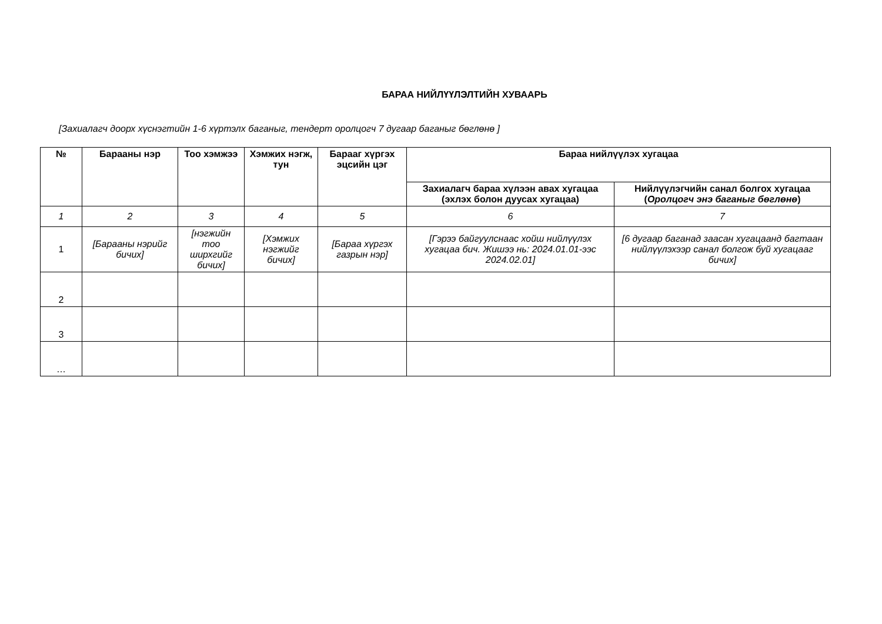БАРАА НИЙЛҮҮЛЭЛТИЙН ХУВААРЬ
[Захиалагч доорх хүснэгтийн 1-6 хүртэлх баганыг, тендерт оролцогч 7 дугаар баганыг бөглөнө ]
| № | Барааны нэр | Тоо хэмжээ | Хэмжих нэгж, тун | Барааг хүргэх эцсийн цэг | Бараа нийлүүлэх хугацаа | |
| --- | --- | --- | --- | --- | --- | --- |
| | | | | | Захиалагч бараа хүлээн авах хугацаа (эхлэх болон дуусах хугацаа) | Нийлүүлэгчийн санал болгох хугацаа ( Оролцогч энэ баганыг бөглөнө ) |
| 1 | 2 | 3 | 4 | 5 | 6 | 7 |
| 1 | [Барааны нэрийг бичих] | [нэгжийн тоо ширхгийг бичих] | [Хэмжих нэгжийг бичих] | [Бараа хүргэх газрын нэр] | [Гэрээ байгуулснаас хойш нийлүүлэх хугацаа бич. Жишээ нь: 2024.01.01-ээс 2024.02.01] | [6 дугаар баганад заасан хугацаанд багтаан нийлүүлэхээр санал болгож буй хугацааг бичих] |
| 2 | | | | | | |
| 3 | | | | | | |
| … | | | | | | |